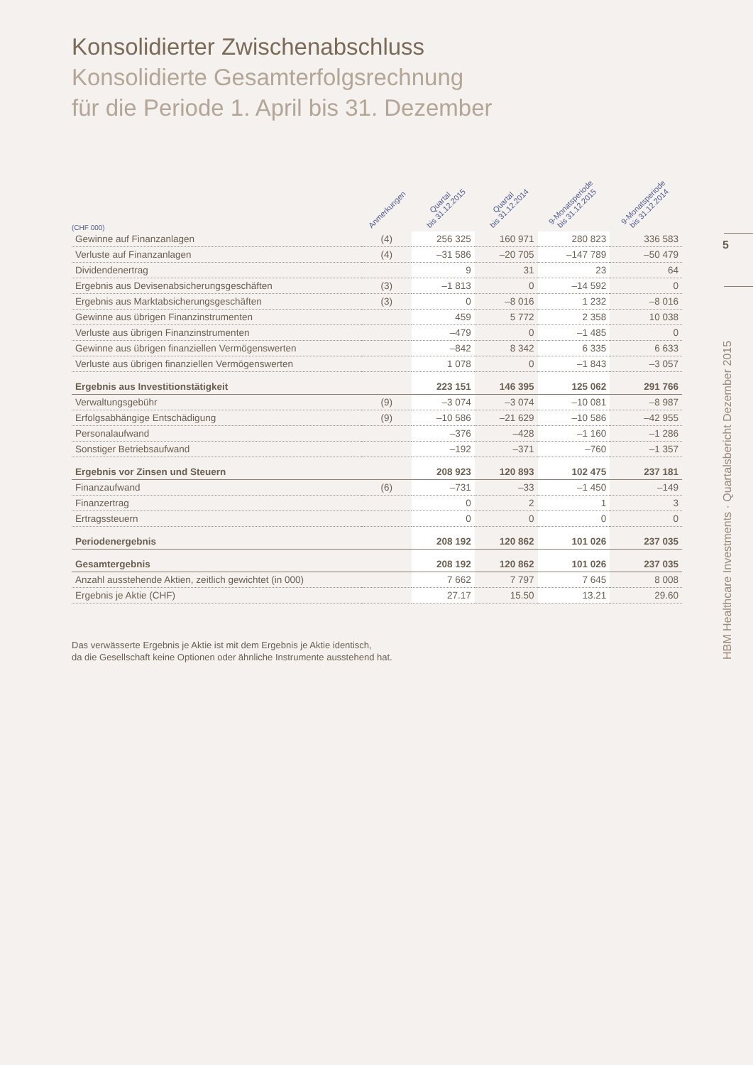Konsolidierter Zwischenabschluss
Konsolidierte Gesamterfolgsrechnung
für die Periode 1. April bis 31. Dezember
| (CHF 000) | Anmerkungen | Quartal bis 31.12.2015 | Quartal bis 31.12.2014 | 9-Monatsperiode bis 31.12.2015 | 9-Monatsperiode bis 31.12.2014 |
| --- | --- | --- | --- | --- | --- |
| Gewinne auf Finanzanlagen | (4) | 256 325 | 160 971 | 280 823 | 336 583 |
| Verluste auf Finanzanlagen | (4) | –31 586 | –20 705 | –147 789 | –50 479 |
| Dividendenertrag | | 9 | 31 | 23 | 64 |
| Ergebnis aus Devisenabsicherungsgeschäften | (3) | –1 813 | 0 | –14 592 | 0 |
| Ergebnis aus Marktabsicherungsgeschäften | (3) | 0 | –8 016 | 1 232 | –8 016 |
| Gewinne aus übrigen Finanzinstrumenten | | 459 | 5 772 | 2 358 | 10 038 |
| Verluste aus übrigen Finanzinstrumenten | | –479 | 0 | –1 485 | 0 |
| Gewinne aus übrigen finanziellen Vermögenswerten | | –842 | 8 342 | 6 335 | 6 633 |
| Verluste aus übrigen finanziellen Vermögenswerten | | 1 078 | 0 | –1 843 | –3 057 |
| Ergebnis aus Investitionstätigkeit | | 223 151 | 146 395 | 125 062 | 291 766 |
| Verwaltungsgebühr | (9) | –3 074 | –3 074 | –10 081 | –8 987 |
| Erfolgsabhängige Entschädigung | (9) | –10 586 | –21 629 | –10 586 | –42 955 |
| Personalaufwand | | –376 | –428 | –1 160 | –1 286 |
| Sonstiger Betriebsaufwand | | –192 | –371 | –760 | –1 357 |
| Ergebnis vor Zinsen und Steuern | | 208 923 | 120 893 | 102 475 | 237 181 |
| Finanzaufwand | (6) | –731 | –33 | –1 450 | –149 |
| Finanzertrag | | 0 | 2 | 1 | 3 |
| Ertragssteuern | | 0 | 0 | 0 | 0 |
| Periodenergebnis | | 208 192 | 120 862 | 101 026 | 237 035 |
| Gesamtergebnis | | 208 192 | 120 862 | 101 026 | 237 035 |
| Anzahl ausstehende Aktien, zeitlich gewichtet (in 000) | | 7 662 | 7 797 | 7 645 | 8 008 |
| Ergebnis je Aktie (CHF) | | 27.17 | 15.50 | 13.21 | 29.60 |
Das verwässerte Ergebnis je Aktie ist mit dem Ergebnis je Aktie identisch,
da die Gesellschaft keine Optionen oder ähnliche Instrumente ausstehend hat.
5
HBM Healthcare Investments · Quartalsbericht Dezember 2015